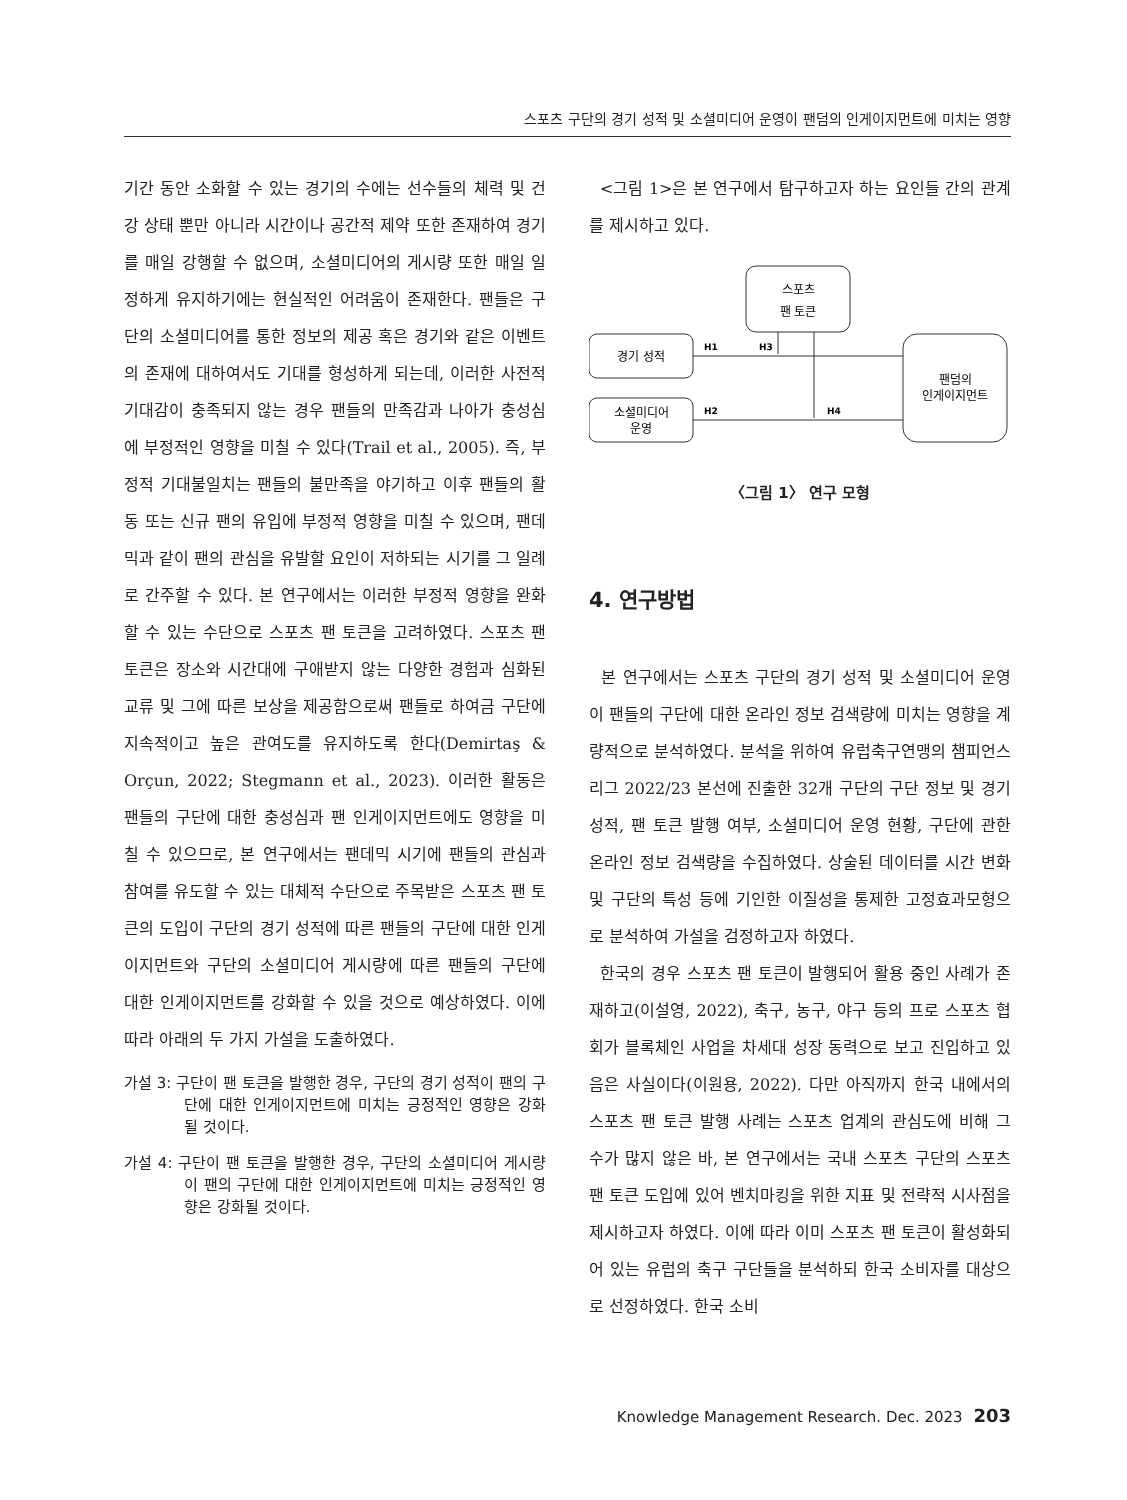스포츠 구단의 경기 성적 및 소셜미디어 운영이 팬덤의 인게이지먼트에 미치는 영향
기간 동안 소화할 수 있는 경기의 수에는 선수들의 체력 및 건강 상태 뿐만 아니라 시간이나 공간적 제약 또한 존재하여 경기를 매일 강행할 수 없으며, 소셜미디어의 게시량 또한 매일 일정하게 유지하기에는 현실적인 어려움이 존재한다. 팬들은 구단의 소셜미디어를 통한 정보의 제공 혹은 경기와 같은 이벤트의 존재에 대하여서도 기대를 형성하게 되는데, 이러한 사전적 기대감이 충족되지 않는 경우 팬들의 만족감과 나아가 충성심에 부정적인 영향을 미칠 수 있다(Trail et al., 2005). 즉, 부정적 기대불일치는 팬들의 불만족을 야기하고 이후 팬들의 활동 또는 신규 팬의 유입에 부정적 영향을 미칠 수 있으며, 팬데믹과 같이 팬의 관심을 유발할 요인이 저하되는 시기를 그 일례로 간주할 수 있다. 본 연구에서는 이러한 부정적 영향을 완화할 수 있는 수단으로 스포츠 팬 토큰을 고려하였다. 스포츠 팬 토큰은 장소와 시간대에 구애받지 않는 다양한 경험과 심화된 교류 및 그에 따른 보상을 제공함으로써 팬들로 하여금 구단에 지속적이고 높은 관여도를 유지하도록 한다(Demirtaş & Orçun, 2022; Stegmann et al., 2023). 이러한 활동은 팬들의 구단에 대한 충성심과 팬 인게이지먼트에도 영향을 미칠 수 있으므로, 본 연구에서는 팬데믹 시기에 팬들의 관심과 참여를 유도할 수 있는 대체적 수단으로 주목받은 스포츠 팬 토큰의 도입이 구단의 경기 성적에 따른 팬들의 구단에 대한 인게이지먼트와 구단의 소셜미디어 게시량에 따른 팬들의 구단에 대한 인게이지먼트를 강화할 수 있을 것으로 예상하였다. 이에 따라 아래의 두 가지 가설을 도출하였다.
가설 3: 구단이 팬 토큰을 발행한 경우, 구단의 경기 성적이 팬의 구단에 대한 인게이지먼트에 미치는 긍정적인 영향은 강화될 것이다.
가설 4: 구단이 팬 토큰을 발행한 경우, 구단의 소셜미디어 게시량이 팬의 구단에 대한 인게이지먼트에 미치는 긍정적인 영향은 강화될 것이다.
<그림 1>은 본 연구에서 탐구하고자 하는 요인들 간의 관계를 제시하고 있다.
스포츠
팬 토큰
경기 성적
소셜미디어
운영
팬덤의
인게이지먼트
H1
H3
H2
H4
〈그림 1〉 연구 모형
4. 연구방법
본 연구에서는 스포츠 구단의 경기 성적 및 소셜미디어 운영이 팬들의 구단에 대한 온라인 정보 검색량에 미치는 영향을 계량적으로 분석하였다. 분석을 위하여 유럽축구연맹의 챔피언스리그 2022/23 본선에 진출한 32개 구단의 구단 정보 및 경기 성적, 팬 토큰 발행 여부, 소셜미디어 운영 현황, 구단에 관한 온라인 정보 검색량을 수집하였다. 상술된 데이터를 시간 변화 및 구단의 특성 등에 기인한 이질성을 통제한 고정효과모형으로 분석하여 가설을 검정하고자 하였다.
한국의 경우 스포츠 팬 토큰이 발행되어 활용 중인 사례가 존재하고(이설영, 2022), 축구, 농구, 야구 등의 프로 스포츠 협회가 블록체인 사업을 차세대 성장 동력으로 보고 진입하고 있음은 사실이다(이원용, 2022). 다만 아직까지 한국 내에서의 스포츠 팬 토큰 발행 사례는 스포츠 업계의 관심도에 비해 그 수가 많지 않은 바, 본 연구에서는 국내 스포츠 구단의 스포츠 팬 토큰 도입에 있어 벤치마킹을 위한 지표 및 전략적 시사점을 제시하고자 하였다. 이에 따라 이미 스포츠 팬 토큰이 활성화되어 있는 유럽의 축구 구단들을 분석하되 한국 소비자를 대상으로 선정하였다. 한국 소비
Knowledge Management Research. Dec. 2023 203